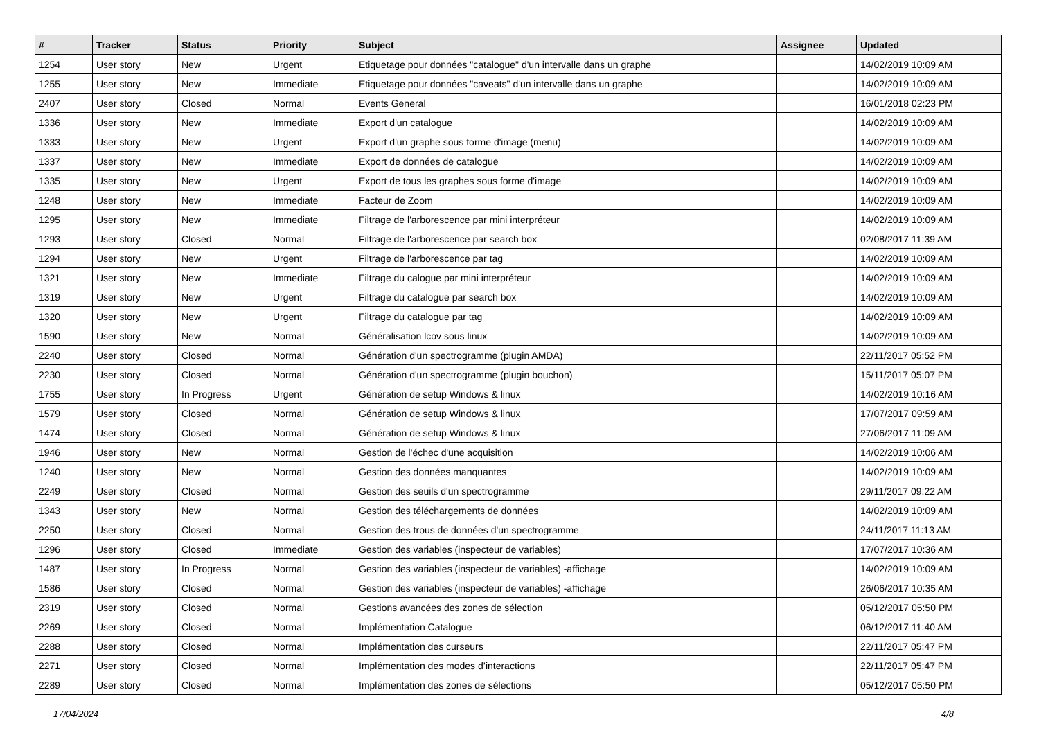| # | Tracker | Status | Priority | Subject | Assignee | Updated |
| --- | --- | --- | --- | --- | --- | --- |
| 1254 | User story | New | Urgent | Etiquetage pour données "catalogue" d'un intervalle dans un graphe | | 14/02/2019 10:09 AM |
| 1255 | User story | New | Immediate | Etiquetage pour données "caveats" d'un intervalle dans un graphe | | 14/02/2019 10:09 AM |
| 2407 | User story | Closed | Normal | Events General | | 16/01/2018 02:23 PM |
| 1336 | User story | New | Immediate | Export d'un catalogue | | 14/02/2019 10:09 AM |
| 1333 | User story | New | Urgent | Export d'un graphe sous forme d'image (menu) | | 14/02/2019 10:09 AM |
| 1337 | User story | New | Immediate | Export de données de catalogue | | 14/02/2019 10:09 AM |
| 1335 | User story | New | Urgent | Export de tous les graphes sous forme d'image | | 14/02/2019 10:09 AM |
| 1248 | User story | New | Immediate | Facteur de Zoom | | 14/02/2019 10:09 AM |
| 1295 | User story | New | Immediate | Filtrage de l'arborescence par mini interpréteur | | 14/02/2019 10:09 AM |
| 1293 | User story | Closed | Normal | Filtrage de l'arborescence par search box | | 02/08/2017 11:39 AM |
| 1294 | User story | New | Urgent | Filtrage de l'arborescence par tag | | 14/02/2019 10:09 AM |
| 1321 | User story | New | Immediate | Filtrage du calogue par mini interpréteur | | 14/02/2019 10:09 AM |
| 1319 | User story | New | Urgent | Filtrage du catalogue par search box | | 14/02/2019 10:09 AM |
| 1320 | User story | New | Urgent | Filtrage du catalogue par tag | | 14/02/2019 10:09 AM |
| 1590 | User story | New | Normal | Généralisation lcov sous linux | | 14/02/2019 10:09 AM |
| 2240 | User story | Closed | Normal | Génération d'un spectrogramme (plugin AMDA) | | 22/11/2017 05:52 PM |
| 2230 | User story | Closed | Normal | Génération d'un spectrogramme (plugin bouchon) | | 15/11/2017 05:07 PM |
| 1755 | User story | In Progress | Urgent | Génération de setup Windows & linux | | 14/02/2019 10:16 AM |
| 1579 | User story | Closed | Normal | Génération de setup Windows & linux | | 17/07/2017 09:59 AM |
| 1474 | User story | Closed | Normal | Génération de setup Windows & linux | | 27/06/2017 11:09 AM |
| 1946 | User story | New | Normal | Gestion de l'échec d'une acquisition | | 14/02/2019 10:06 AM |
| 1240 | User story | New | Normal | Gestion des données manquantes | | 14/02/2019 10:09 AM |
| 2249 | User story | Closed | Normal | Gestion des seuils d'un spectrogramme | | 29/11/2017 09:22 AM |
| 1343 | User story | New | Normal | Gestion des téléchargements de données | | 14/02/2019 10:09 AM |
| 2250 | User story | Closed | Normal | Gestion des trous de données d'un spectrogramme | | 24/11/2017 11:13 AM |
| 1296 | User story | Closed | Immediate | Gestion des variables (inspecteur de variables) | | 17/07/2017 10:36 AM |
| 1487 | User story | In Progress | Normal | Gestion des variables (inspecteur de variables) -affichage | | 14/02/2019 10:09 AM |
| 1586 | User story | Closed | Normal | Gestion des variables (inspecteur de variables) -affichage | | 26/06/2017 10:35 AM |
| 2319 | User story | Closed | Normal | Gestions avancées des zones de sélection | | 05/12/2017 05:50 PM |
| 2269 | User story | Closed | Normal | Implémentation Catalogue | | 06/12/2017 11:40 AM |
| 2288 | User story | Closed | Normal | Implémentation des curseurs | | 22/11/2017 05:47 PM |
| 2271 | User story | Closed | Normal | Implémentation des modes d’interactions | | 22/11/2017 05:47 PM |
| 2289 | User story | Closed | Normal | Implémentation des zones de sélections | | 05/12/2017 05:50 PM |
17/04/2024 4/8